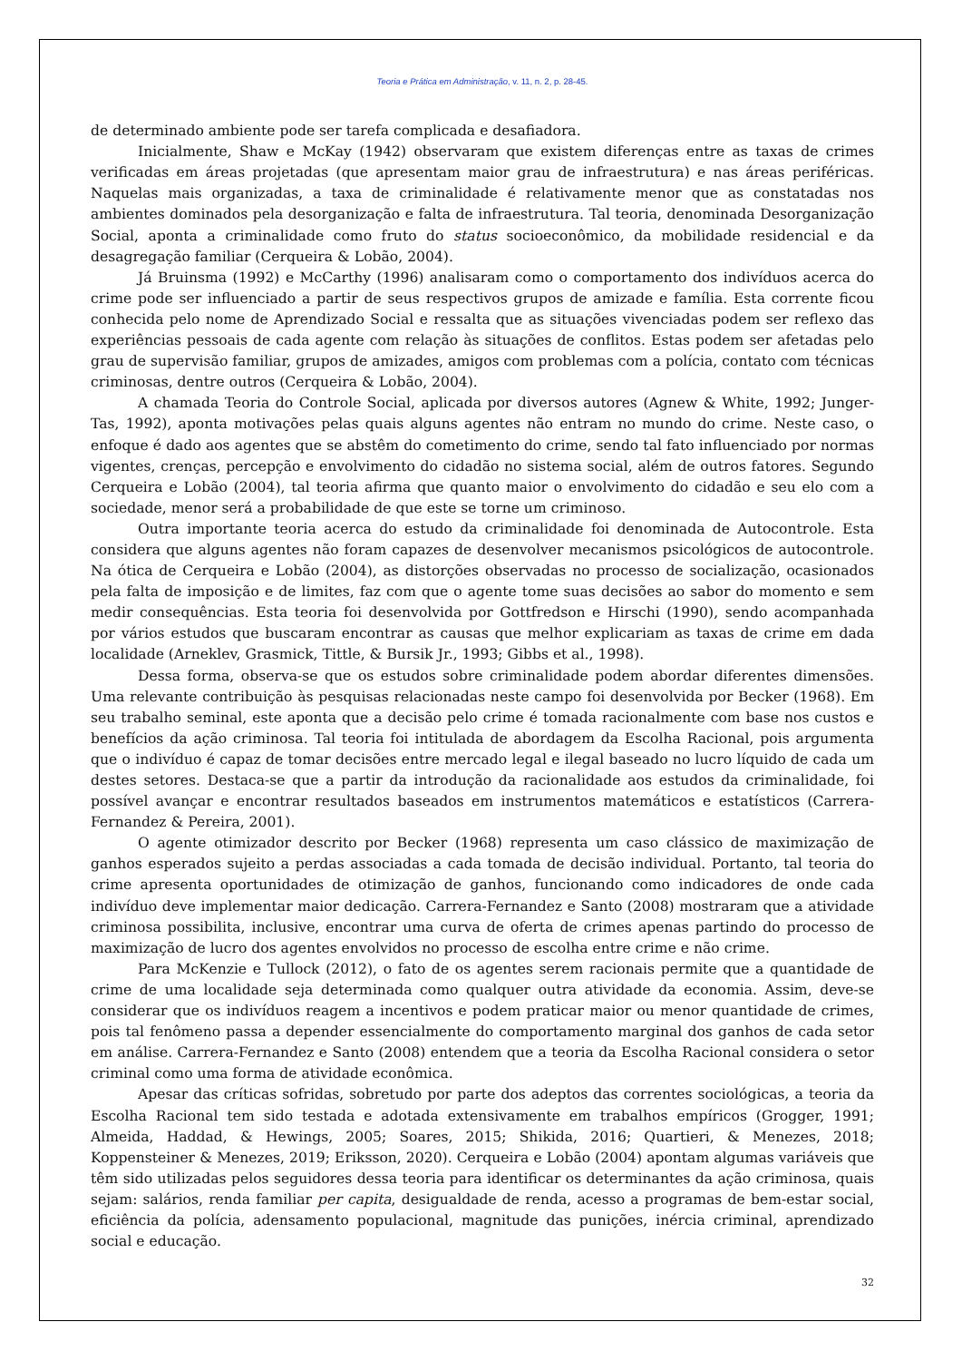Teoria e Prática em Administração, v. 11, n. 2, p. 28-45.
de determinado ambiente pode ser tarefa complicada e desafiadora.
Inicialmente, Shaw e McKay (1942) observaram que existem diferenças entre as taxas de crimes verificadas em áreas projetadas (que apresentam maior grau de infraestrutura) e nas áreas periféricas. Naquelas mais organizadas, a taxa de criminalidade é relativamente menor que as constatadas nos ambientes dominados pela desorganização e falta de infraestrutura. Tal teoria, denominada Desorganização Social, aponta a criminalidade como fruto do status socioeconômico, da mobilidade residencial e da desagregação familiar (Cerqueira & Lobão, 2004).
Já Bruinsma (1992) e McCarthy (1996) analisaram como o comportamento dos indivíduos acerca do crime pode ser influenciado a partir de seus respectivos grupos de amizade e família. Esta corrente ficou conhecida pelo nome de Aprendizado Social e ressalta que as situações vivenciadas podem ser reflexo das experiências pessoais de cada agente com relação às situações de conflitos. Estas podem ser afetadas pelo grau de supervisão familiar, grupos de amizades, amigos com problemas com a polícia, contato com técnicas criminosas, dentre outros (Cerqueira & Lobão, 2004).
A chamada Teoria do Controle Social, aplicada por diversos autores (Agnew & White, 1992; Junger-Tas, 1992), aponta motivações pelas quais alguns agentes não entram no mundo do crime. Neste caso, o enfoque é dado aos agentes que se abstêm do cometimento do crime, sendo tal fato influenciado por normas vigentes, crenças, percepção e envolvimento do cidadão no sistema social, além de outros fatores. Segundo Cerqueira e Lobão (2004), tal teoria afirma que quanto maior o envolvimento do cidadão e seu elo com a sociedade, menor será a probabilidade de que este se torne um criminoso.
Outra importante teoria acerca do estudo da criminalidade foi denominada de Autocontrole. Esta considera que alguns agentes não foram capazes de desenvolver mecanismos psicológicos de autocontrole. Na ótica de Cerqueira e Lobão (2004), as distorções observadas no processo de socialização, ocasionados pela falta de imposição e de limites, faz com que o agente tome suas decisões ao sabor do momento e sem medir consequências. Esta teoria foi desenvolvida por Gottfredson e Hirschi (1990), sendo acompanhada por vários estudos que buscaram encontrar as causas que melhor explicariam as taxas de crime em dada localidade (Arneklev, Grasmick, Tittle, & Bursik Jr., 1993; Gibbs et al., 1998).
Dessa forma, observa-se que os estudos sobre criminalidade podem abordar diferentes dimensões. Uma relevante contribuição às pesquisas relacionadas neste campo foi desenvolvida por Becker (1968). Em seu trabalho seminal, este aponta que a decisão pelo crime é tomada racionalmente com base nos custos e benefícios da ação criminosa. Tal teoria foi intitulada de abordagem da Escolha Racional, pois argumenta que o indivíduo é capaz de tomar decisões entre mercado legal e ilegal baseado no lucro líquido de cada um destes setores. Destaca-se que a partir da introdução da racionalidade aos estudos da criminalidade, foi possível avançar e encontrar resultados baseados em instrumentos matemáticos e estatísticos (Carrera-Fernandez & Pereira, 2001).
O agente otimizador descrito por Becker (1968) representa um caso clássico de maximização de ganhos esperados sujeito a perdas associadas a cada tomada de decisão individual. Portanto, tal teoria do crime apresenta oportunidades de otimização de ganhos, funcionando como indicadores de onde cada indivíduo deve implementar maior dedicação. Carrera-Fernandez e Santo (2008) mostraram que a atividade criminosa possibilita, inclusive, encontrar uma curva de oferta de crimes apenas partindo do processo de maximização de lucro dos agentes envolvidos no processo de escolha entre crime e não crime.
Para McKenzie e Tullock (2012), o fato de os agentes serem racionais permite que a quantidade de crime de uma localidade seja determinada como qualquer outra atividade da economia. Assim, deve-se considerar que os indivíduos reagem a incentivos e podem praticar maior ou menor quantidade de crimes, pois tal fenômeno passa a depender essencialmente do comportamento marginal dos ganhos de cada setor em análise. Carrera-Fernandez e Santo (2008) entendem que a teoria da Escolha Racional considera o setor criminal como uma forma de atividade econômica.
Apesar das críticas sofridas, sobretudo por parte dos adeptos das correntes sociológicas, a teoria da Escolha Racional tem sido testada e adotada extensivamente em trabalhos empíricos (Grogger, 1991; Almeida, Haddad, & Hewings, 2005; Soares, 2015; Shikida, 2016; Quartieri, & Menezes, 2018; Koppensteiner & Menezes, 2019; Eriksson, 2020). Cerqueira e Lobão (2004) apontam algumas variáveis que têm sido utilizadas pelos seguidores dessa teoria para identificar os determinantes da ação criminosa, quais sejam: salários, renda familiar per capita, desigualdade de renda, acesso a programas de bem-estar social, eficiência da polícia, adensamento populacional, magnitude das punições, inércia criminal, aprendizado social e educação.
32